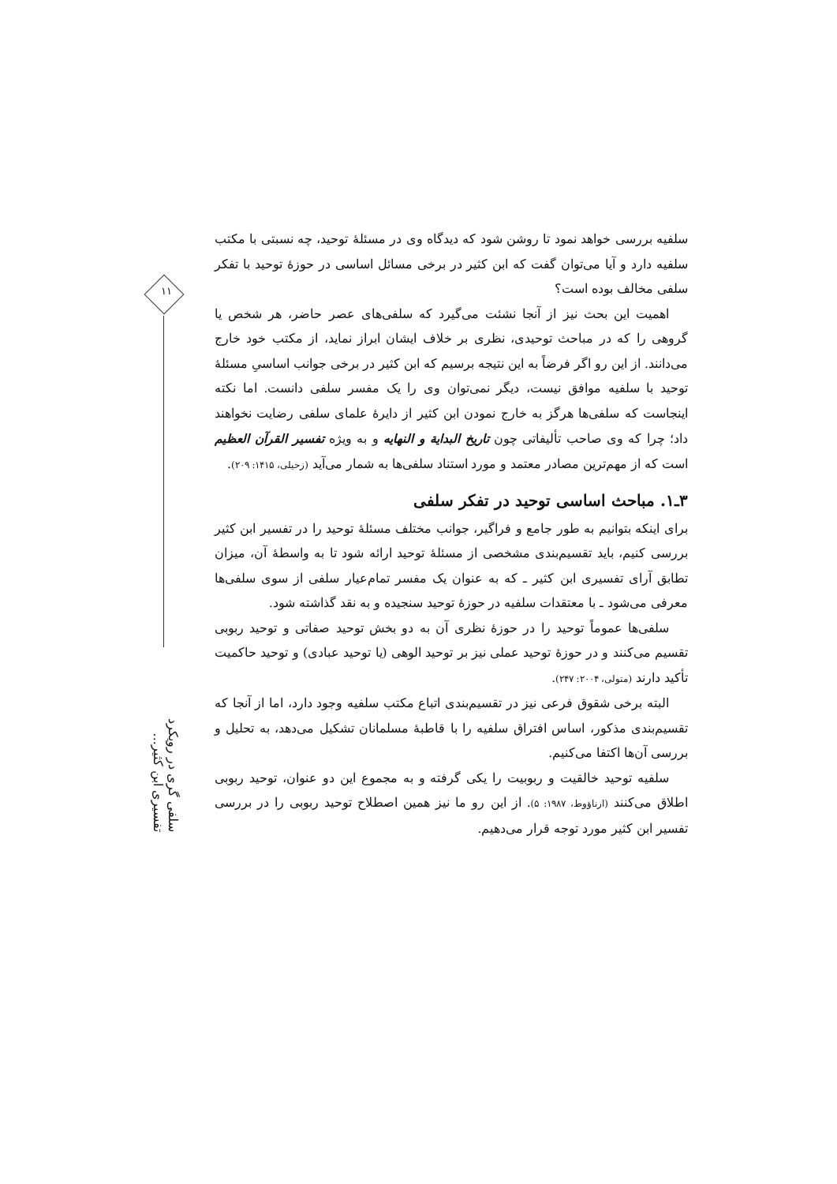۱۱
سلفی گری در رویکرد تفسیری ابن کثیر...
سلفیه بررسی خواهد نمود تا روشن شود که دیدگاه وی در مسئلهٔ توحید، چه نسبتی با مکتب سلفیه دارد و آیا می‌توان گفت که ابن کثیر در برخی مسائل اساسی در حوزهٔ توحید با تفکر سلفی مخالف بوده است؟
اهمیت این بحث نیز از آنجا نشئت می‌گیرد که سلفی‌های عصر حاضر، هر شخص یا گروهی را که در مباحث توحیدی، نظری بر خلاف ایشان ابراز نماید، از مکتب خود خارج می‌دانند. از این رو اگر فرضاً به این نتیجه برسیم که ابن کثیر در برخی جوانب اساسیِ مسئلهٔ توحید با سلفیه موافق نیست، دیگر نمی‌توان وی را یک مفسر سلفی دانست. اما نکته اینجاست که سلفی‌ها هرگز به خارج نمودن ابن کثیر از دایرهٔ علمای سلفی رضایت نخواهند داد؛ چرا که وی صاحب تألیفاتی چون تاریخ البدایة و النهایه و به ویژه تفسیر القرآن العظیم است که از مهم‌ترین مصادر معتمد و مورد استناد سلفی‌ها به شمار می‌آید (زحیلی، ۱۴۱۵: ۲۰۹).
۳ـ۱. مباحث اساسی توحید در تفکر سلفی
برای اینکه بتوانیم به طور جامع و فراگیر، جوانب مختلف مسئلهٔ توحید را در تفسیر ابن کثیر بررسی کنیم، باید تقسیم‌بندی مشخصی از مسئلهٔ توحید ارائه شود تا به واسطهٔ آن، میزان تطابق آرای تفسیری ابن کثیر ـ که به عنوان یک مفسر تمام‌عیار سلفی از سوی سلفی‌ها معرفی می‌شود ـ با معتقدات سلفیه در حوزهٔ توحید سنجیده و به نقد گذاشته شود.
سلفی‌ها عموماً توحید را در حوزهٔ نظری آن به دو بخش توحید صفاتی و توحید ربوبی تقسیم می‌کنند و در حوزهٔ توحید عملی نیز بر توحید الوهی (یا توحید عبادی) و توحید حاکمیت تأکید دارند (متولی، ۲۰۰۴: ۲۴۷).
البته برخی شقوق فرعی نیز در تقسیم‌بندی اتباع مکتب سلفیه وجود دارد، اما از آنجا که تقسیم‌بندی مذکور، اساس افتراق سلفیه را با قاطبهٔ مسلمانان تشکیل می‌دهد، به تحلیل و بررسی آن‌ها اکتفا می‌کنیم.
سلفیه توحید خالقیت و ربوبیت را یکی گرفته و به مجموع این دو عنوان، توحید ربوبی اطلاق می‌کنند (ارناؤوط، ۱۹۸۷: ۵). از این رو ما نیز همین اصطلاح توحید ربوبی را در بررسی تفسیر ابن کثیر مورد توجه قرار می‌دهیم.